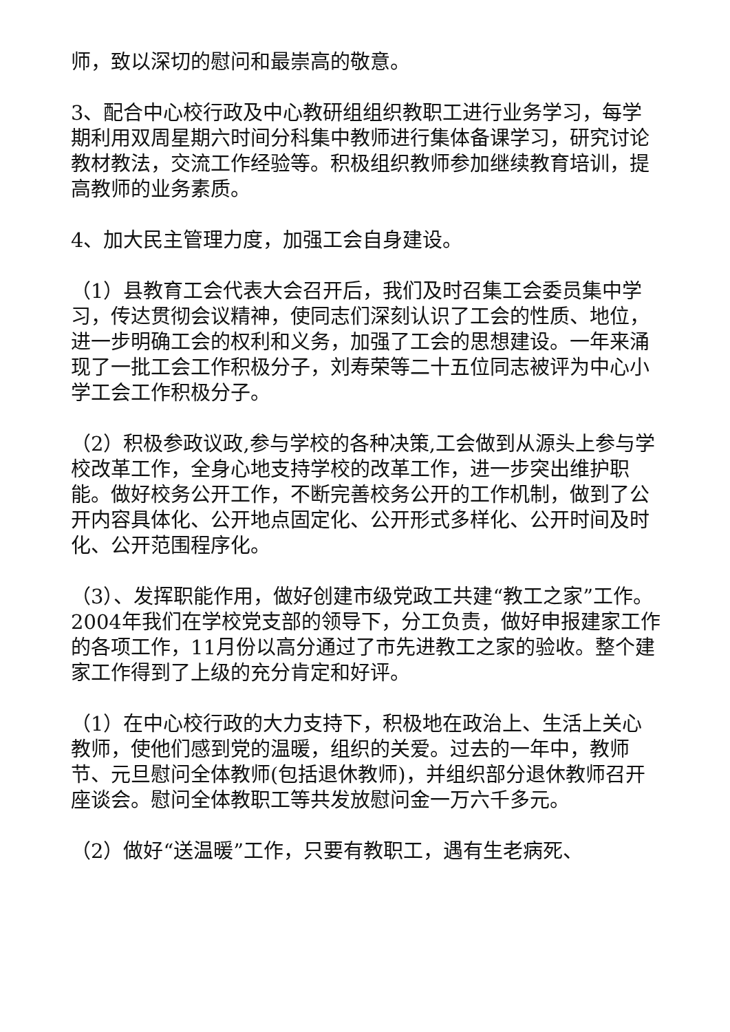师，致以深切的慰问和最崇高的敬意。
3、配合中心校行政及中心教研组组织教职工进行业务学习，每学期利用双周星期六时间分科集中教师进行集体备课学习，研究讨论教材教法，交流工作经验等。积极组织教师参加继续教育培训，提高教师的业务素质。
4、加大民主管理力度，加强工会自身建设。
（1）县教育工会代表大会召开后，我们及时召集工会委员集中学习，传达贯彻会议精神，使同志们深刻认识了工会的性质、地位，进一步明确工会的权利和义务，加强了工会的思想建设。一年来涌现了一批工会工作积极分子，刘寿荣等二十五位同志被评为中心小学工会工作积极分子。
（2）积极参政议政,参与学校的各种决策,工会做到从源头上参与学校改革工作，全身心地支持学校的改革工作，进一步突出维护职能。做好校务公开工作，不断完善校务公开的工作机制，做到了公开内容具体化、公开地点固定化、公开形式多样化、公开时间及时化、公开范围程序化。
（3）、发挥职能作用，做好创建市级党政工共建“教工之家”工作。2004年我们在学校党支部的领导下，分工负责，做好申报建家工作的各项工作，11月份以高分通过了市先进教工之家的验收。整个建家工作得到了上级的充分肯定和好评。
（1）在中心校行政的大力支持下，积极地在政治上、生活上关心教师，使他们感到党的温暖，组织的关爱。过去的一年中，教师节、元旦慰问全体教师(包括退休教师)，并组织部分退休教师召开座谈会。慰问全体教职工等共发放慰问金一万六千多元。
（2）做好“送温暖”工作，只要有教职工，遇有生老病死、